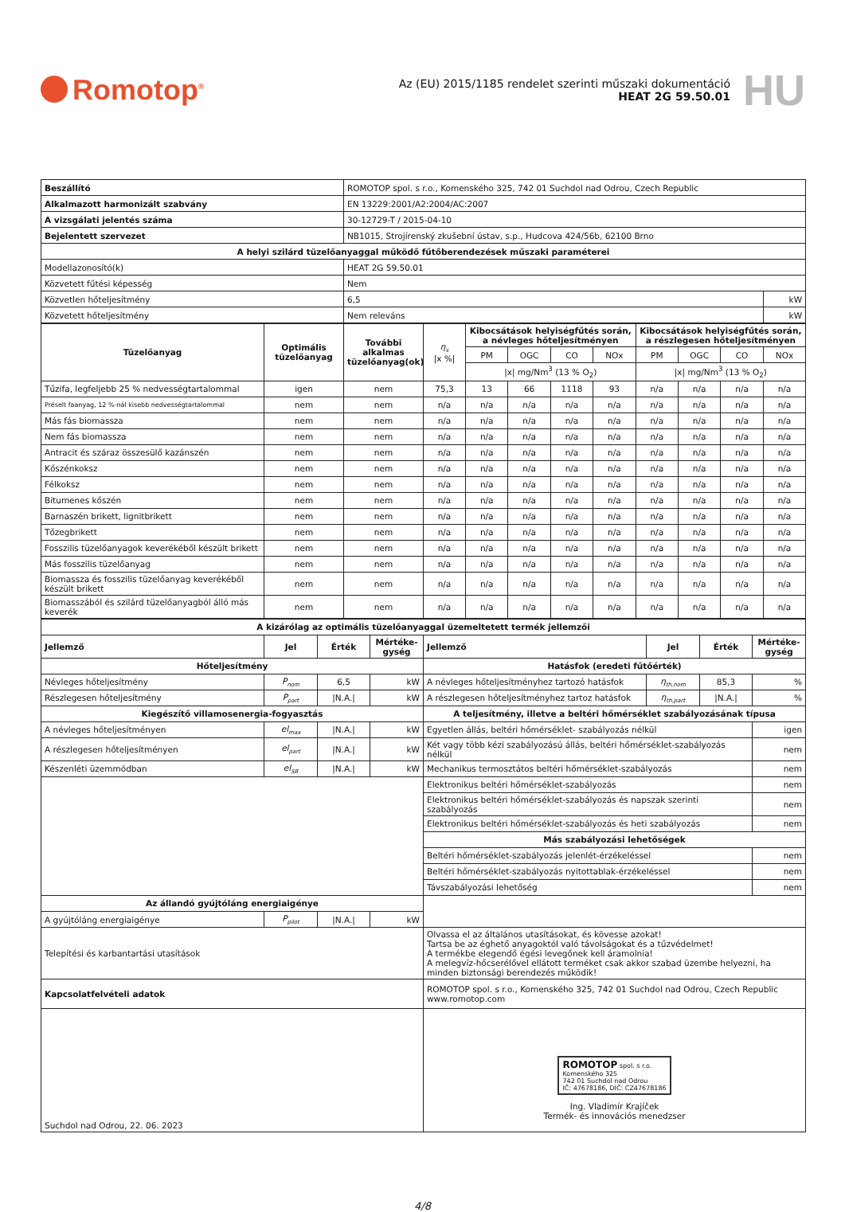Romotop<sup>®</sup>
Az (EU) 2015/1185 rendelet szerinti műszaki dokumentáció
HEAT 2G 59.50.01
HU
| Beszállító | ROMOTOP spol. s r.o., Komenského 325, 742 01 Suchdol nad Odrou, Czech Republic | |
| Alkalmazott harmonizált szabvány | EN 13229:2001/A2:2004/AC:2007 | |
| A vizsgálati jelentés száma | 30-12729-T / 2015-04-10 | |
| Bejelentett szervezet | NB1015, Strojírenský zkušební ústav, s.p., Hudcova 424/56b, 62100 Brno | |
| A helyi szilárd tüzelőanyaggal működő fűtőberendezések műszaki paraméterei | | |
| Modellazonosító(k) | HEAT 2G 59.50.01 | |
| Közvetett fűtési képesség | Nem | |
| Közvetlen hőteljesítmény | 6,5 | kW |
| Közvetett hőteljesítmény | Nem releváns | kW |
| Tüzelőanyag | Optimális tüzelőanyag | További alkalmas tüzelőanyag(ok) | η<sub>s</sub> /x %/ | Kibocsátások helyiségfűtés során, a névleges hőteljesítményen | | | | Kibocsátások helyiségfűtés során, a részlegesen hőteljesítményen | | | |
| --- | --- | --- | --- | --- | --- | --- | --- | --- | --- | --- | --- |
| | | | | PM | OGC | CO | NOx | PM | OGC | CO | NOx |
| | | | | /x/ mg/Nm<sup>3</sup> (13 % O<sub>2</sub>) | | | | /x/ mg/Nm<sup>3</sup> (13 % O<sub>2</sub>) | | | |
| Tűzifa, legfeljebb 25 % nedvességtartalommal | igen | nem | 75,3 | 13 | 66 | 1118 | 93 | n/a | n/a | n/a | n/a |
| Préselt faanyag, 12 %-nál kisebb nedvességtartalommal | nem | nem | n/a | n/a | n/a | n/a | n/a | n/a | n/a | n/a | n/a |
| Más fás biomassza | nem | nem | n/a | n/a | n/a | n/a | n/a | n/a | n/a | n/a | n/a |
| Nem fás biomassza | nem | nem | n/a | n/a | n/a | n/a | n/a | n/a | n/a | n/a | n/a |
| Antracit és száraz összesülő kazánszén | nem | nem | n/a | n/a | n/a | n/a | n/a | n/a | n/a | n/a | n/a |
| Kőszénkoksz | nem | nem | n/a | n/a | n/a | n/a | n/a | n/a | n/a | n/a | n/a |
| Félkoksz | nem | nem | n/a | n/a | n/a | n/a | n/a | n/a | n/a | n/a | n/a |
| Bitumenes kőszén | nem | nem | n/a | n/a | n/a | n/a | n/a | n/a | n/a | n/a | n/a |
| Barnaszén brikett, lignitbrikett | nem | nem | n/a | n/a | n/a | n/a | n/a | n/a | n/a | n/a | n/a |
| Tőzegbrikett | nem | nem | n/a | n/a | n/a | n/a | n/a | n/a | n/a | n/a | n/a |
| Fosszilis tüzelőanyagok keverékéből készült brikett | nem | nem | n/a | n/a | n/a | n/a | n/a | n/a | n/a | n/a | n/a |
| Más fosszilis tüzelőanyag | nem | nem | n/a | n/a | n/a | n/a | n/a | n/a | n/a | n/a | n/a |
| Biomassza és fosszilis tüzelőanyag keverékéből készült brikett | nem | nem | n/a | n/a | n/a | n/a | n/a | n/a | n/a | n/a | n/a |
| Biomasszából és szilárd tüzelőanyagból álló más keverék | nem | nem | n/a | n/a | n/a | n/a | n/a | n/a | n/a | n/a | n/a |
| A kizárólag az optimális tüzelőanyaggal üzemeltetett termék jellemzői | | | | | | | |
| --- | --- | --- | --- | --- | --- | --- | --- |
| Jellemző | Jel | Érték | Mértéke-gység | Jellemző | Jel | Érték | Mértéke-gység |
| Hőteljesítmény | | | | Hatásfok (eredeti fűtőérték) | | | |
| Névleges hőteljesítmény | P<sub>nom</sub> | 6,5 | kW | A névleges hőteljesítményhez tartozó hatásfok | η<sub>th,nom</sub> | 85,3 | % |
| Részlegesen hőteljesítmény | P<sub>part</sub> | /N.A./ | kW | A részlegesen hőteljesítményhez tartoz hatásfok | η<sub>th,part</sub> | /N.A./ | % |
| Kiegészítő villamosenergia-fogyasztás | | | | A teljesítmény, illetve a beltéri hőmérséklet szabályozásának típusa | | | |
| A névleges hőteljesítményen | el<sub>max</sub> | /N.A./ | kW | Egyetlen állás, beltéri hőmérséklet- szabályozás nélkül | | | igen |
| A részlegesen hőteljesítményen | el<sub>part</sub> | /N.A./ | kW | Két vagy több kézi szabályozású állás, beltéri hőmérséklet-szabályozás nélkül | | | nem |
| Készenléti üzemmódban | el<sub>SB</sub> | /N.A./ | kW | Mechanikus termosztátos beltéri hőmérséklet-szabályozás | | | nem |
| | | | | Elektronikus beltéri hőmérséklet-szabályozás | | | nem |
| | | | | Elektronikus beltéri hőmérséklet-szabályozás és napszak szerinti szabályozás | | | nem |
| | | | | Elektronikus beltéri hőmérséklet-szabályozás és heti szabályozás | | | nem |
| | | | | Más szabályozási lehetőségek | | | |
| | | | | Beltéri hőmérséklet-szabályozás jelenlét-érzékeléssel | | | nem |
| | | | | Beltéri hőmérséklet-szabályozás nyitottablak-érzékeléssel | | | nem |
| | | | | Távszabályozási lehetőség | | | nem |
| Az állandó gyújtóláng energiaigénye | | | | | | | |
| A gyújtóláng energiaigénye | P<sub>pilot</sub> | /N.A./ | kW | | | | |
| Telepítési és karbantartási utasítások | | | | Olvassa el az általános utasításokat, és kövesse azokat! Tartsa be az éghető anyagoktól való távolságokat és a tűzvédelmet! A termékbe elegendő égési levegőnek kell áramolnia! A melegvíz-hőcserélővel ellátott terméket csak akkor szabad üzembe helyezni, ha minden biztonsági berendezés működik! | | | |
| Kapcsolatfelvételi adatok | | | | ROMOTOP spol. s r.o., Komenského 325, 742 01 Suchdol nad Odrou, Czech Republic www.romotop.com | | | |
| Suchdol nad Odrou, 22. 06. 2023 | | | | ROMOTOP spol. s r.o. Komenského 325 742 01 Suchdol nad Odrou IČ: 47678186, DIČ: CZ47678186 Ing. Vladimír Krajíček Termék- és innovációs menedzser | | | |
4/8